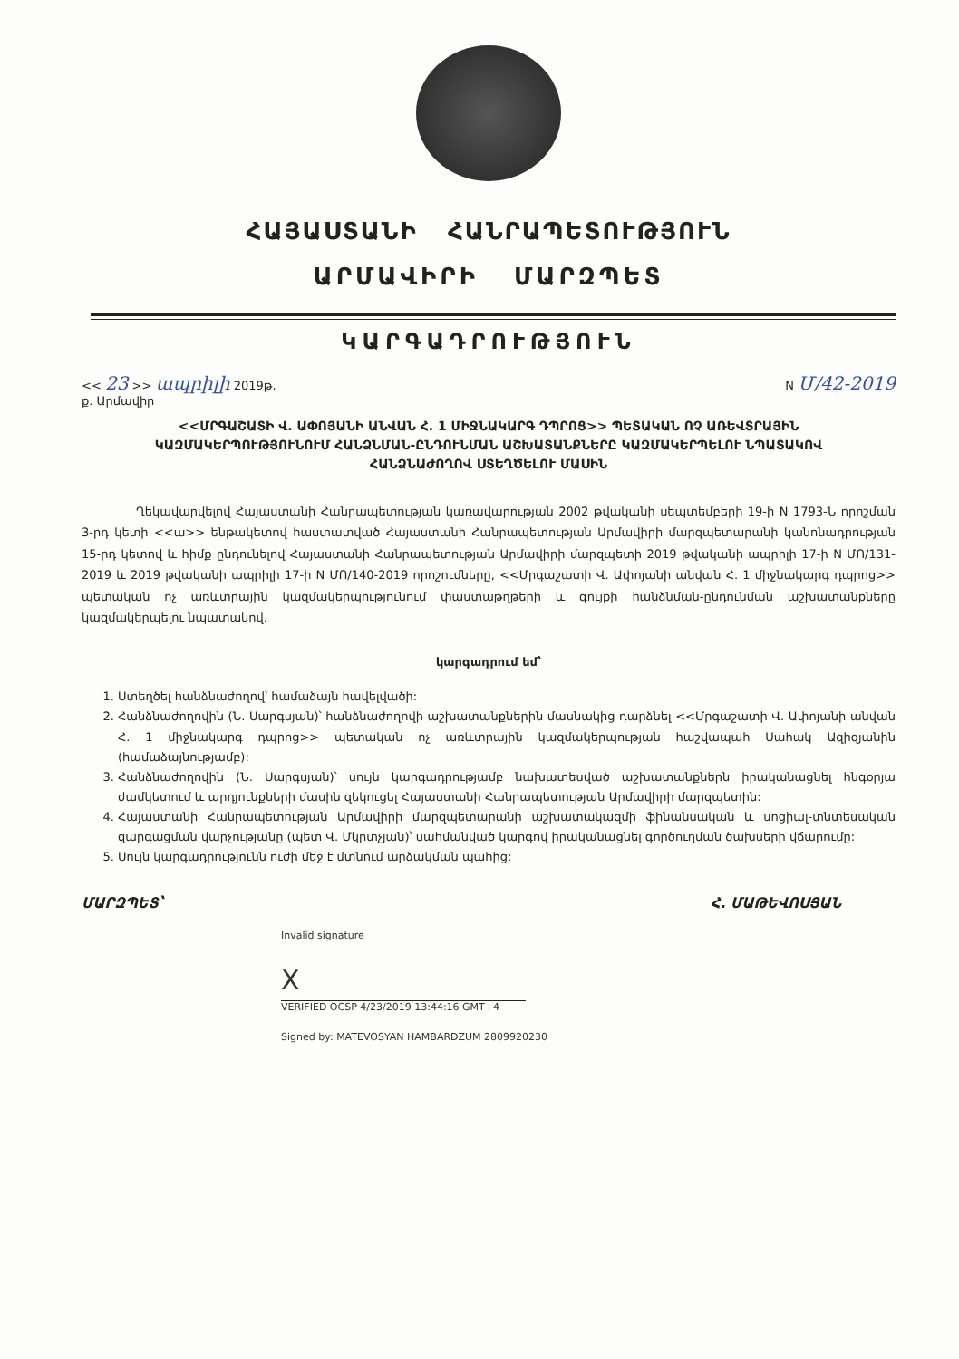ՀԱՅԱՍՏԱՆԻ ՀԱՆՐԱՊԵՏՈՒԹՅՈՒՆ
ԱՐՄԱՎԻՐԻ ՄԱՐԶՊԵՏ
ԿԱՐԳԱԴՐՈՒԹՅՈՒՆ
<< 23 >> ապրիլի 2019թ. N Մ/42-2019
ք. Արմավիր
<<ՄՐԳԱՇԱՏԻ Վ. ԱՓՈՅԱՆԻ ԱՆՎԱՆ Հ. 1 ՄԻՋՆԱԿԱՐԳ ԴՊՐՈՑ>> ՊԵՏԱԿԱՆ ՈՉ ԱՌԵՎՏՐԱՅԻՆ ԿԱԶՄԱԿԵՐՊՈՒԹՅՈՒՆՈՒՄ ՀԱՆՁՆՄԱՆ-ԸՆԴՈՒՆՄԱՆ ԱՇԽԱՏԱՆՔՆԵՐԸ ԿԱԶՄԱԿԵՐՊԵԼՈՒ ՆՊԱՏԱԿՈՎ ՀԱՆՁՆԱԺՈՂՈՎ ՍՏԵՂԾԵԼՈՒ ՄԱՍԻՆ
Ղեկավարվելով Հայաստանի Հանրապետության կառավարության 2002 թվականի սեպտեմբերի 19-ի N 1793-Ն որոշման 3-րդ կետի <<ա>> ենթակետով հաստատված Հայաստանի Հանրապետության Արմավիրի մարզպետարանի կանոնադրության 15-րդ կետով և հիմք ընդունելով Հայաստանի Հանրապետության Արմավիրի մարզպետի 2019 թվականի ապրիլի 17-ի N ՄՈ/131-2019 և 2019 թվականի ապրիլի 17-ի N ՄՈ/140-2019 որոշումները, <<Մրգաշատի Վ. Ափոյանի անվան Հ. 1 միջնակարգ դպրոց>> պետական ոչ առևտրային կազմակերպությունում փաստաթղթերի և գույքի հանձնման-ընդունման աշխատանքները կազմակերպելու նպատակով.
կարգադրում եմ՝
1. Ստեղծել հանձնաժողով՝ համաձայն հավելվածի:
2. Հանձնաժողովին (Ն. Սարգսյան)՝ հանձնաժողովի աշխատանքներին մասնակից դարձնել <<Մրգաշատի Վ. Ափոյանի անվան Հ. 1 միջնակարգ դպրոց>> պետական ոչ առևտրային կազմակերպության հաշվապահ Սահակ Ազիզյանին (համաձայնությամբ):
3. Հանձնաժողովին (Ն. Սարգսյան)՝ սույն կարգադրությամբ նախատեսված աշխատանքներն իրականացնել հնգօրյա ժամկետում և արդյունքների մասին զեկուցել Հայաստանի Հանրապետության Արմավիրի մարզպետին:
4. Հայաստանի Հանրապետության Արմավիրի մարզպետարանի աշխատակազմի ֆինանսական և սոցիալ-տնտեսական զարգացման վարչությանը (պետ Վ. Մկրտչյան)՝ սահմանված կարգով իրականացնել գործուղման ծախսերի վճարումը:
5. Սույն կարգադրությունն ուժի մեջ է մտնում արձակման պահից:
ՄԱՐԶՊԵՏ՝ Հ. ՄԱԹԵՎՈՍՅԱՆ
Invalid signature
X
VERIFIED OCSP 4/23/2019 13:44:16 GMT+4
Signed by: MATEVOSYAN HAMBARDZUM 2809920230